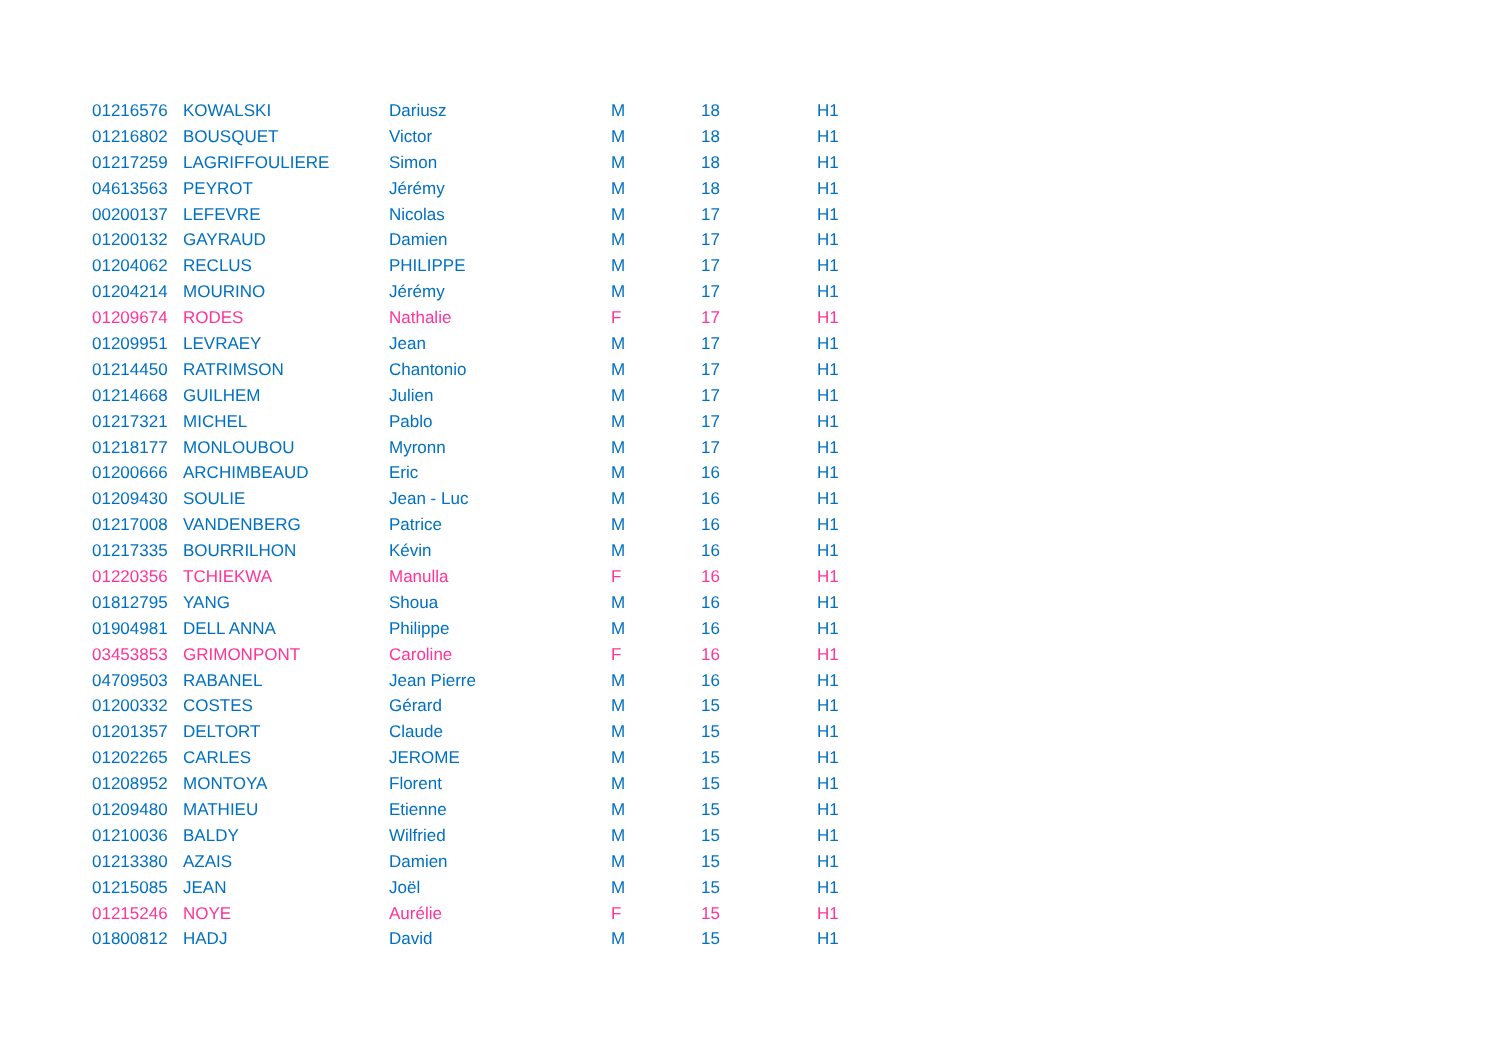| 01216576 | KOWALSKI | Dariusz | M | 18 | H1 |
| 01216802 | BOUSQUET | Victor | M | 18 | H1 |
| 01217259 | LAGRIFFOULIERE | Simon | M | 18 | H1 |
| 04613563 | PEYROT | Jérémy | M | 18 | H1 |
| 00200137 | LEFEVRE | Nicolas | M | 17 | H1 |
| 01200132 | GAYRAUD | Damien | M | 17 | H1 |
| 01204062 | RECLUS | PHILIPPE | M | 17 | H1 |
| 01204214 | MOURINO | Jérémy | M | 17 | H1 |
| 01209674 | RODES | Nathalie | F | 17 | H1 |
| 01209951 | LEVRAEY | Jean | M | 17 | H1 |
| 01214450 | RATRIMSON | Chantonio | M | 17 | H1 |
| 01214668 | GUILHEM | Julien | M | 17 | H1 |
| 01217321 | MICHEL | Pablo | M | 17 | H1 |
| 01218177 | MONLOUBOU | Myronn | M | 17 | H1 |
| 01200666 | ARCHIMBEAUD | Eric | M | 16 | H1 |
| 01209430 | SOULIE | Jean - Luc | M | 16 | H1 |
| 01217008 | VANDENBERG | Patrice | M | 16 | H1 |
| 01217335 | BOURRILHON | Kévin | M | 16 | H1 |
| 01220356 | TCHIEKWA | Manulla | F | 16 | H1 |
| 01812795 | YANG | Shoua | M | 16 | H1 |
| 01904981 | DELL ANNA | Philippe | M | 16 | H1 |
| 03453853 | GRIMONPONT | Caroline | F | 16 | H1 |
| 04709503 | RABANEL | Jean Pierre | M | 16 | H1 |
| 01200332 | COSTES | Gérard | M | 15 | H1 |
| 01201357 | DELTORT | Claude | M | 15 | H1 |
| 01202265 | CARLES | JEROME | M | 15 | H1 |
| 01208952 | MONTOYA | Florent | M | 15 | H1 |
| 01209480 | MATHIEU | Etienne | M | 15 | H1 |
| 01210036 | BALDY | Wilfried | M | 15 | H1 |
| 01213380 | AZAIS | Damien | M | 15 | H1 |
| 01215085 | JEAN | Joël | M | 15 | H1 |
| 01215246 | NOYE | Aurélie | F | 15 | H1 |
| 01800812 | HADJ | David | M | 15 | H1 |